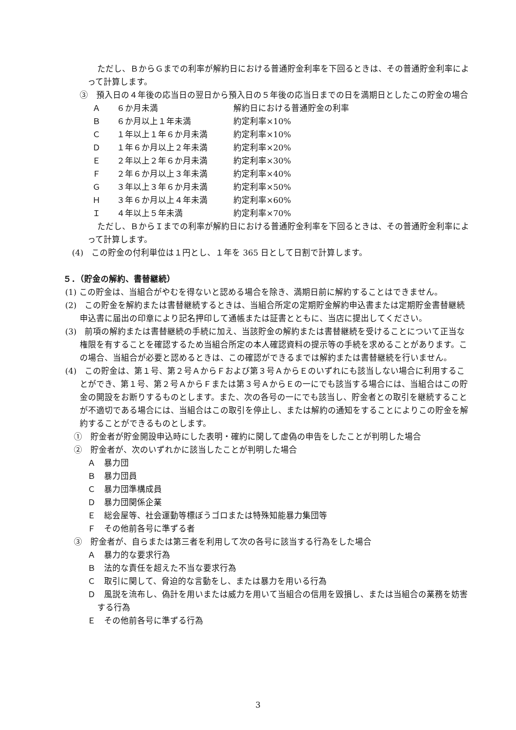ただし、ＢからＧまでの利率が解約日における普通貯金利率を下回るときは、その普通貯金利率によって計算します。
③　預入日の４年後の応当日の翌日から預入日の５年後の応当日までの日を満期日としたこの貯金の場合
| Ａ | ６か月未満 | 解約日における普通貯金の利率 |
| Ｂ | ６か月以上１年未満 | 約定利率×10% |
| Ｃ | １年以上１年６か月未満 | 約定利率×10% |
| Ｄ | １年６か月以上２年未満 | 約定利率×20% |
| Ｅ | ２年以上２年６か月未満 | 約定利率×30% |
| Ｆ | ２年６か月以上３年未満 | 約定利率×40% |
| Ｇ | ３年以上３年６か月未満 | 約定利率×50% |
| Ｈ | ３年６か月以上４年未満 | 約定利率×60% |
| Ｉ | ４年以上５年未満 | 約定利率×70% |
ただし、ＢからＩまでの利率が解約日における普通貯金利率を下回るときは、その普通貯金利率によって計算します。
(4)　この貯金の付利単位は１円とし、１年を 365 日として日割で計算します。
５．（貯金の解約、書替継続）
(1) この貯金は、当組合がやむを得ないと認める場合を除き、満期日前に解約することはできません。
(2)　この貯金を解約または書替継続するときは、当組合所定の定期貯金解約申込書または定期貯金書替継続申込書に届出の印章により記名押印して通帳または証書とともに、当店に提出してください。
(3)　前項の解約または書替継続の手続に加え、当該貯金の解約または書替継続を受けることについて正当な権限を有することを確認するため当組合所定の本人確認資料の提示等の手続を求めることがあります。この場合、当組合が必要と認めるときは、この確認ができるまでは解約または書替継続を行いません。
(4)　この貯金は、第１号、第２号ＡからＦおよび第３号ＡからＥのいずれにも該当しない場合に利用することができ、第１号、第２号ＡからＦまたは第３号ＡからＥの一にでも該当する場合には、当組合はこの貯金の開設をお断りするものとします。また、次の各号の一にでも該当し、貯金者との取引を継続することが不適切である場合には、当組合はこの取引を停止し、または解約の通知をすることによりこの貯金を解約することができるものとします。
①　貯金者が貯金開設申込時にした表明・確約に関して虚偽の申告をしたことが判明した場合
②　貯金者が、次のいずれかに該当したことが判明した場合
Ａ　暴力団
Ｂ　暴力団員
Ｃ　暴力団準構成員
Ｄ　暴力団関係企業
Ｅ　総会屋等、社会運動等標ぼうゴロまたは特殊知能暴力集団等
Ｆ　その他前各号に準ずる者
③　貯金者が、自らまたは第三者を利用して次の各号に該当する行為をした場合
Ａ　暴力的な要求行為
Ｂ　法的な責任を超えた不当な要求行為
Ｃ　取引に関して、脅迫的な言動をし、または暴力を用いる行為
Ｄ　風説を流布し、偽計を用いまたは威力を用いて当組合の信用を毀損し、または当組合の業務を妨害する行為
Ｅ　その他前各号に準ずる行為
3